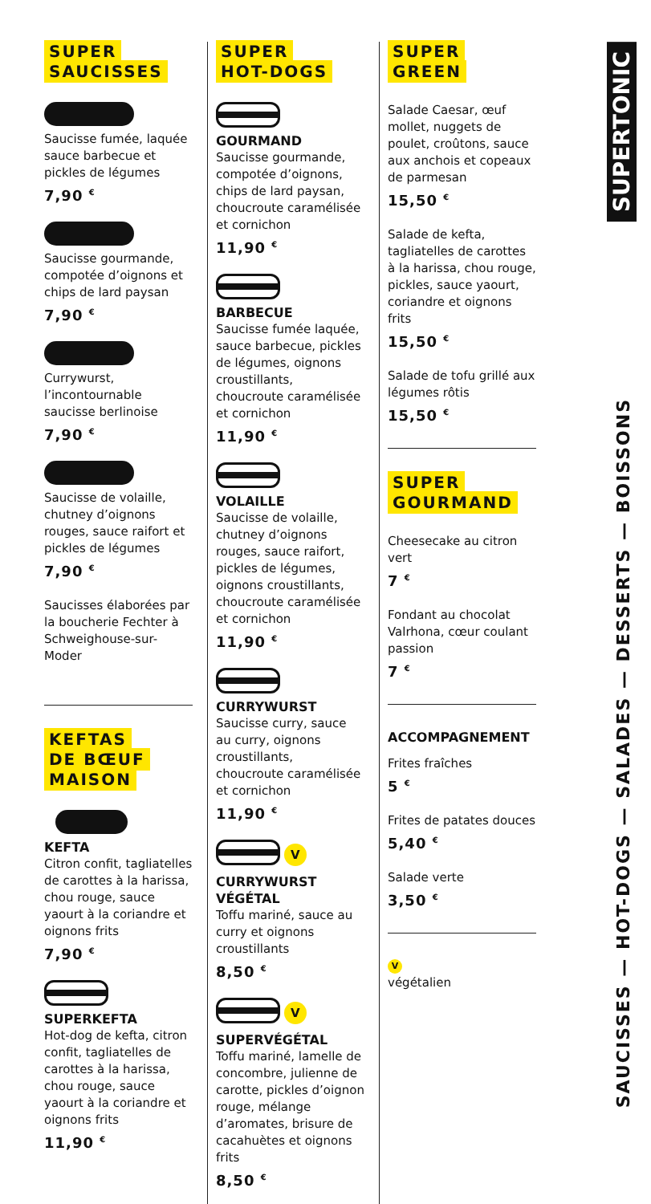SUPER
SAUCISSES
Saucisse fumée, laquée sauce barbecue et pickles de légumes
7,90 <sup>€</sup>
Saucisse gourmande, compotée d’oignons et chips de lard paysan
7,90 <sup>€</sup>
Currywurst, l’incontournable saucisse berlinoise
7,90 <sup>€</sup>
Saucisse de volaille, chutney d’oignons rouges, sauce raifort et pickles de légumes
7,90 <sup>€</sup>
Saucisses élaborées par la boucherie Fechter à Schweighouse-sur-Moder
KEFTAS
DE BŒUF
MAISON
KEFTA
Citron confit, tagliatelles de carottes à la harissa, chou rouge, sauce yaourt à la coriandre et oignons frits
7,90 <sup>€</sup>
SUPERKEFTA
Hot-dog de kefta, citron confit, tagliatelles de carottes à la harissa, chou rouge, sauce yaourt à la coriandre et oignons frits
11,90 <sup>€</sup>
SUPER
HOT-DOGS
GOURMAND
Saucisse gourmande, compotée d’oignons, chips de lard paysan, choucroute caramélisée et cornichon
11,90 <sup>€</sup>
BARBECUE
Saucisse fumée laquée, sauce barbecue, pickles de légumes, oignons croustillants, choucroute caramélisée et cornichon
11,90 <sup>€</sup>
VOLAILLE
Saucisse de volaille, chutney d’oignons rouges, sauce raifort, pickles de légumes, oignons croustillants, choucroute caramélisée et cornichon
11,90 <sup>€</sup>
CURRYWURST
Saucisse curry, sauce au curry, oignons croustillants, choucroute caramélisée et cornichon
11,90 <sup>€</sup>
V
CURRYWURST VÉGÉTAL
Toffu mariné, sauce au curry et oignons croustillants
8,50 <sup>€</sup>
V
SUPERVÉGÉTAL
Toffu mariné, lamelle de concombre, julienne de carotte, pickles d’oignon rouge, mélange d’aromates, brisure de cacahuètes et oignons frits
8,50 <sup>€</sup>
SUPER
GREEN
Salade Caesar, œuf mollet, nuggets de poulet, croûtons, sauce aux anchois et copeaux de parmesan
15,50 <sup>€</sup>
Salade de kefta, tagliatelles de carottes à la harissa, chou rouge, pickles, sauce yaourt, coriandre et oignons frits
15,50 <sup>€</sup>
Salade de tofu grillé aux légumes rôtis
15,50 <sup>€</sup>
SUPER
GOURMAND
Cheesecake au citron vert
7 <sup>€</sup>
Fondant au chocolat Valrhona, cœur coulant passion
7 <sup>€</sup>
ACCOMPAGNEMENT
Frites fraîches
5 <sup>€</sup>
Frites de patates douces
5,40 <sup>€</sup>
Salade verte
3,50 <sup>€</sup>
V
végétalien
SUPERTONIC
SAUCISSES — HOT-DOGS — SALADES — DESSERTS — BOISSONS